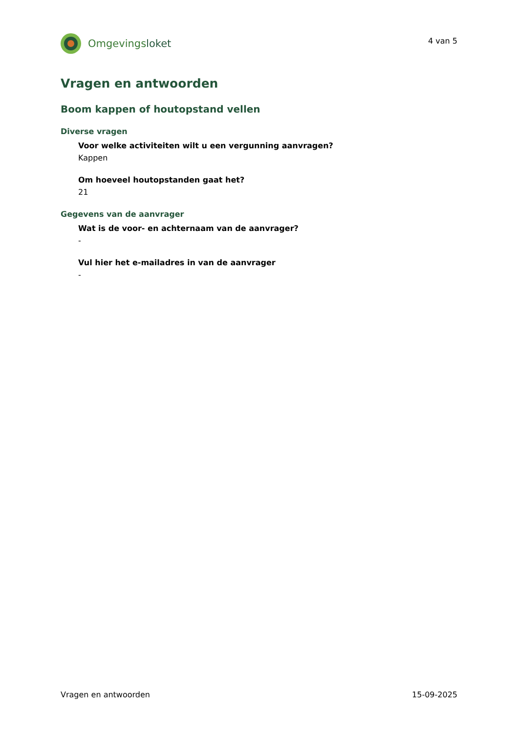Omgevingsloket
4 van 5
Vragen en antwoorden
Boom kappen of houtopstand vellen
Diverse vragen
Voor welke activiteiten wilt u een vergunning aanvragen?
Kappen
Om hoeveel houtopstanden gaat het?
21
Gegevens van de aanvrager
Wat is de voor- en achternaam van de aanvrager?
-
Vul hier het e-mailadres in van de aanvrager
-
Vragen en antwoorden 15-09-2025